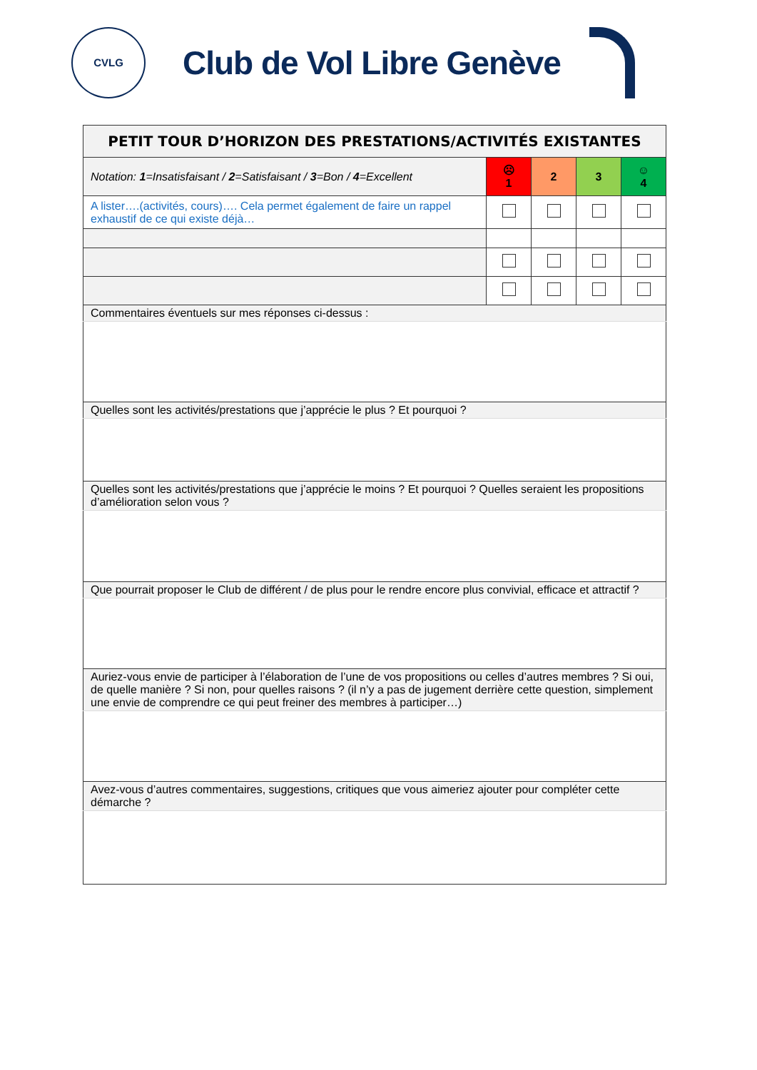CVLG
Club de Vol Libre Genève
| PETIT TOUR D’HORIZON DES PRESTATIONS/ACTIVITÉS EXISTANTES | | | | |
| --- | --- | --- | --- | --- |
| Notation: 1 =Insatisfaisant / 2 =Satisfaisant / 3 =Bon / 4 =Excellent | ☹ 1 | 2 | 3 | ☺ 4 |
| A lister….(activités, cours)…. Cela permet également de faire un rappel exhaustif de ce qui existe déjà… | | | | |
| Commentaires éventuels sur mes réponses ci-dessus : | | | | |
| Quelles sont les activités/prestations que j’apprécie le plus ? Et pourquoi ? | | | | |
| Quelles sont les activités/prestations que j’apprécie le moins ? Et pourquoi ? Quelles seraient les propositions d’amélioration selon vous ? | | | | |
| Que pourrait proposer le Club de différent / de plus pour le rendre encore plus convivial, efficace et attractif ? | | | | |
| Auriez-vous envie de participer à l’élaboration de l’une de vos propositions ou celles d’autres membres ? Si oui, de quelle manière ? Si non, pour quelles raisons ? (il n’y a pas de jugement derrière cette question, simplement une envie de comprendre ce qui peut freiner des membres à participer…) | | | | |
| Avez-vous d’autres commentaires, suggestions, critiques que vous aimeriez ajouter pour compléter cette démarche ? | | | | |